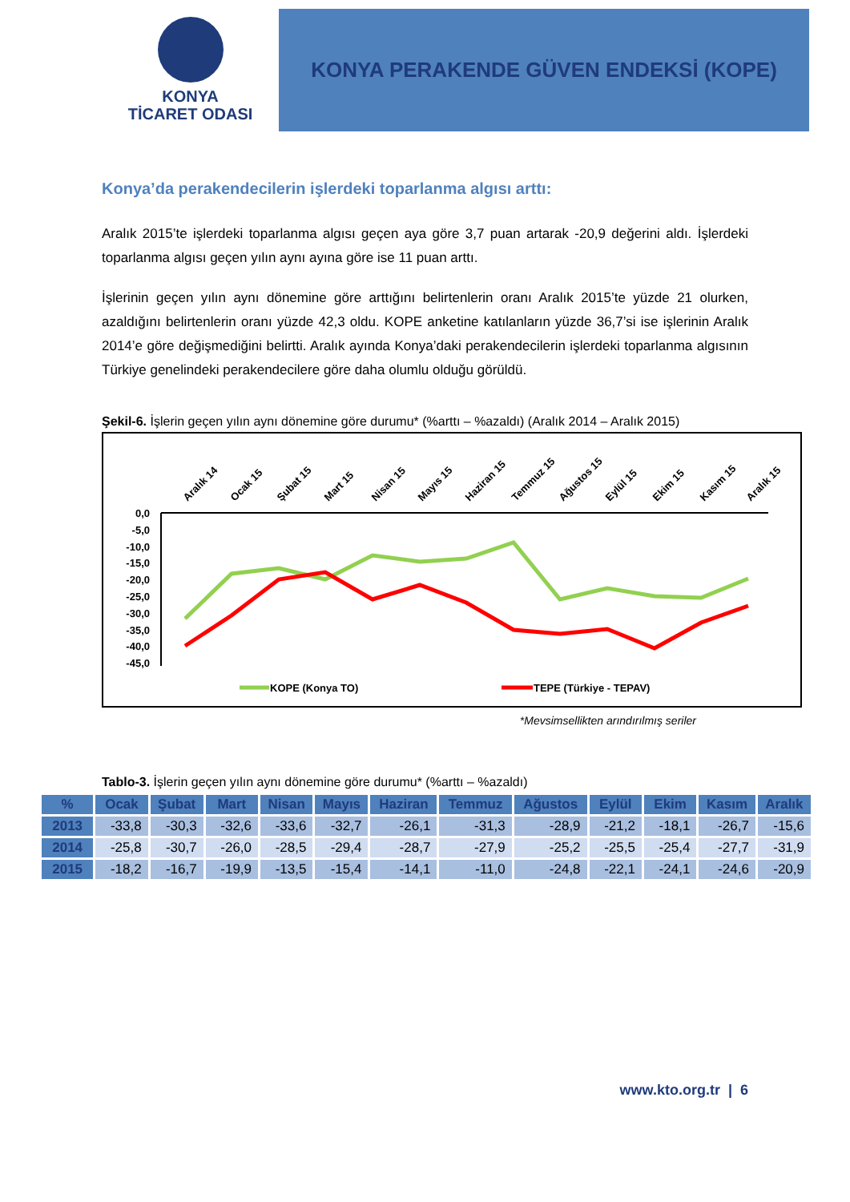KONYA
TİCARET ODASI
KONYA PERAKENDE GÜVEN ENDEKSİ (KOPE)
Konya’da perakendecilerin işlerdeki toparlanma algısı arttı:
Aralık 2015’te işlerdeki toparlanma algısı geçen aya göre 3,7 puan artarak -20,9 değerini aldı. İşlerdeki toparlanma algısı geçen yılın aynı ayına göre ise 11 puan arttı.
İşlerinin geçen yılın aynı dönemine göre arttığını belirtenlerin oranı Aralık 2015’te yüzde 21 olurken, azaldığını belirtenlerin oranı yüzde 42,3 oldu. KOPE anketine katılanların yüzde 36,7’si ise işlerinin Aralık 2014’e göre değişmediğini belirtti. Aralık ayında Konya’daki perakendecilerin işlerdeki toparlanma algısının Türkiye genelindeki perakendecilere göre daha olumlu olduğu görüldü.
Şekil-6. İşlerin geçen yılın aynı dönemine göre durumu* (%arttı – %azaldı) (Aralık 2014 – Aralık 2015)
Aralık 14
Ocak 15
Şubat 15
Mart 15
Nisan 15
Mayıs 15
Haziran 15
Temmuz 15
Ağustos 15
Eylül 15
Ekim 15
Kasım 15
Aralık 15
0,0
-5,0
-10,0
-15,0
-20,0
-25,0
-30,0
-35,0
-40,0
-45,0
KOPE (Konya TO)
TEPE (Türkiye - TEPAV)
*Mevsimsellikten arındırılmış seriler
Tablo-3. İşlerin geçen yılın aynı dönemine göre durumu* (%arttı – %azaldı)
| % | Ocak | Şubat | Mart | Nisan | Mayıs | Haziran | Temmuz | Ağustos | Eylül | Ekim | Kasım | Aralık |
| --- | --- | --- | --- | --- | --- | --- | --- | --- | --- | --- | --- | --- |
| 2013 | -33,8 | -30,3 | -32,6 | -33,6 | -32,7 | -26,1 | -31,3 | -28,9 | -21,2 | -18,1 | -26,7 | -15,6 |
| 2014 | -25,8 | -30,7 | -26,0 | -28,5 | -29,4 | -28,7 | -27,9 | -25,2 | -25,5 | -25,4 | -27,7 | -31,9 |
| 2015 | -18,2 | -16,7 | -19,9 | -13,5 | -15,4 | -14,1 | -11,0 | -24,8 | -22,1 | -24,1 | -24,6 | -20,9 |
www.kto.org.tr | 6